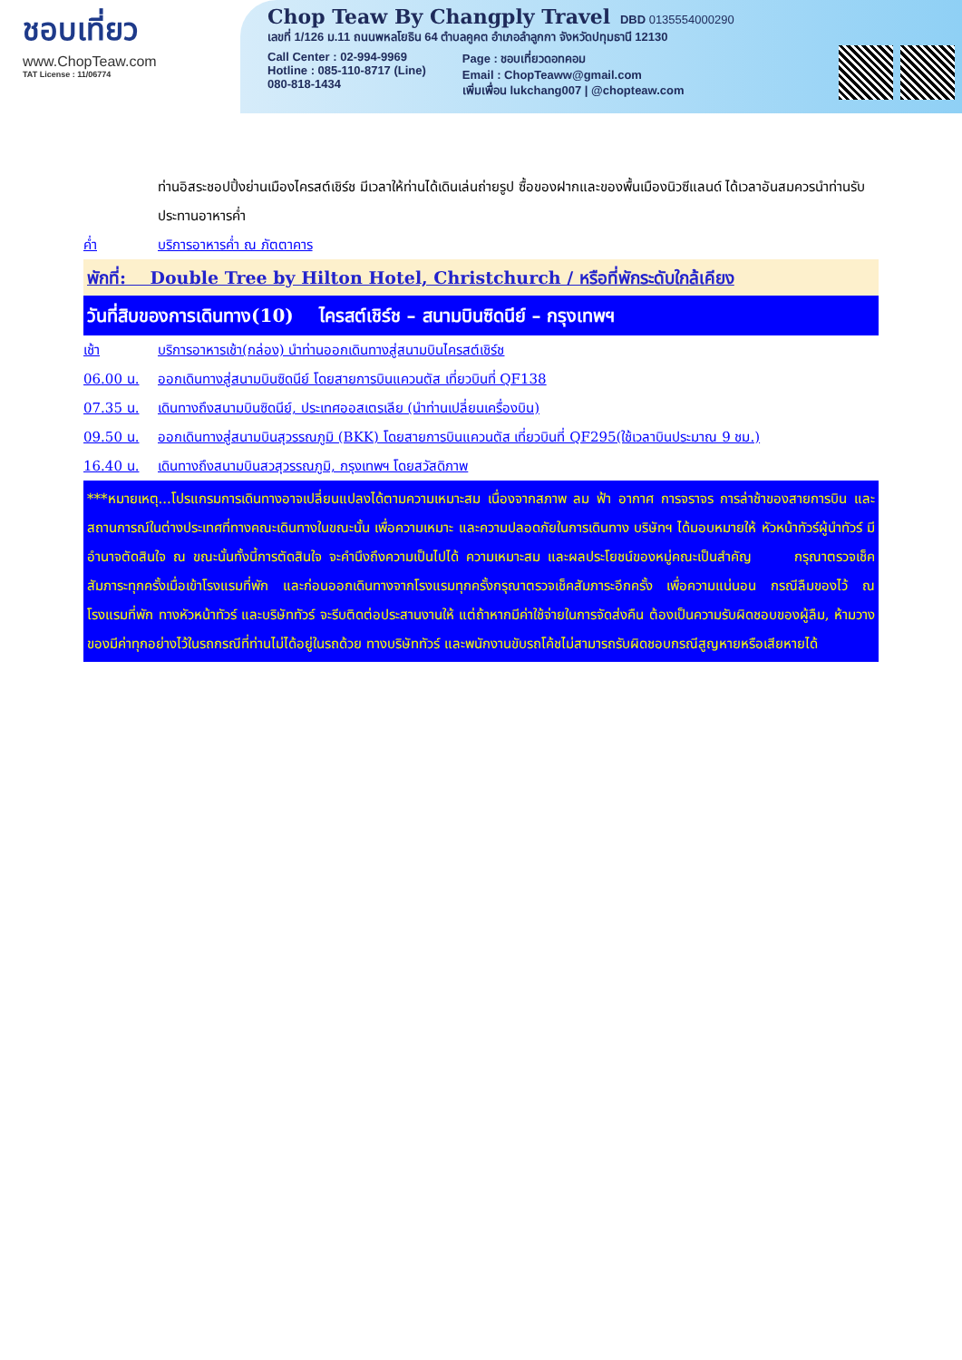ชอบเที่ยว
www.ChopTeaw.com
TAT License : 11/06774
Chop Teaw By Changply Travel DBD 0135554000290
เลขที่ 1/126 ม.11 ถนนพหลโยธิน 64 ตำบลคูคต อำเภอลำลูกกา จังหวัดปทุมธานี 12130
Call Center : 02-994-9969
Hotline : 085-110-8717 (Line)
080-818-1434
Page : ชอบเที่ยวดอทคอม
Email : ChopTeaww@gmail.com
เพิ่มเพื่อน lukchang007 | @chopteaw.com
ท่านอิสระชอปปิ้งย่านเมืองไครสต์เชิร์ช มีเวลาให้ท่านได้เดินเล่นถ่ายรูป ซื้อของฝากและของพื้นเมืองนิวซีแลนด์ ได้เวลาอันสมควรนำท่านรับประทานอาหารค่ำ
ค่ำ บริการอาหารค่ำ ณ ภัตตาคาร
พักที่: Double Tree by Hilton Hotel, Christchurch / หรือที่พักระดับใกล้เคียง
วันที่สิบของการเดินทาง(10) ไครสต์เชิร์ช – สนามบินซิดนีย์ – กรุงเทพฯ
เช้า บริการอาหารเช้า(กล่อง) นำท่านออกเดินทางสู่สนามบินไครสต์เชิร์ช
06.00 น. ออกเดินทางสู่สนามบินซิดนีย์ โดยสายการบินแควนตัส เที่ยวบินที่ QF138
07.35 น. เดินทางถึงสนามบินซิดนีย์, ประเทศออสเตรเลีย (นำท่านเปลี่ยนเครื่องบิน)
09.50 น. ออกเดินทางสู่สนามบินสุวรรณภูมิ (BKK) โดยสายการบินแควนตัส เที่ยวบินที่ QF295(ใช้เวลาบินประมาณ 9 ชม.)
16.40 น. เดินทางถึงสนามบินสวสุวรรณภูมิ, กรุงเทพฯ โดยสวัสดิภาพ
***หมายเหตุ...โปรแกรมการเดินทางอาจเปลี่ยนแปลงได้ตามความเหมาะสม เนื่องจากสภาพ ลม ฟ้า อากาศ การจราจร การล่าช้าของสายการบิน และสถานการณ์ในต่างประเทศที่ทางคณะเดินทางในขณะนั้น เพื่อความเหมาะ และความปลอดภัยในการเดินทาง บริษัทฯ ได้มอบหมายให้ หัวหน้าทัวร์ผู้นำทัวร์ มีอำนาจตัดสินใจ ณ ขณะนั้นทั้งนี้การตัดสินใจ จะคำนึงถึงความเป็นไปได้ ความเหมาะสม และผลประโยชน์ของหมู่คณะเป็นสำคัญ กรุณาตรวจเช็คสัมภาระทุกครั้งเมื่อเข้าโรงแรมที่พัก และก่อนออกเดินทางจากโรงแรมทุกครั้งกรุณาตรวจเช็คสัมภาระอีกครั้ง เพื่อความแน่นอน กรณีลืมของไว้ ณ โรงแรมที่พัก ทางหัวหน้าทัวร์ และบริษัททัวร์ จะรีบติดต่อประสานงานให้ แต่ถ้าหากมีค่าใช้จ่ายในการจัดส่งคืน ต้องเป็นความรับผิดชอบของผู้ลืม, ห้ามวางของมีค่าทุกอย่างไว้ในรถกรณีที่ท่านไม่ได้อยู่ในรถด้วย ทางบริษัททัวร์ และพนักงานขับรถโค้ชไม่สามารถรับผิดชอบกรณีสูญหายหรือเสียหายได้